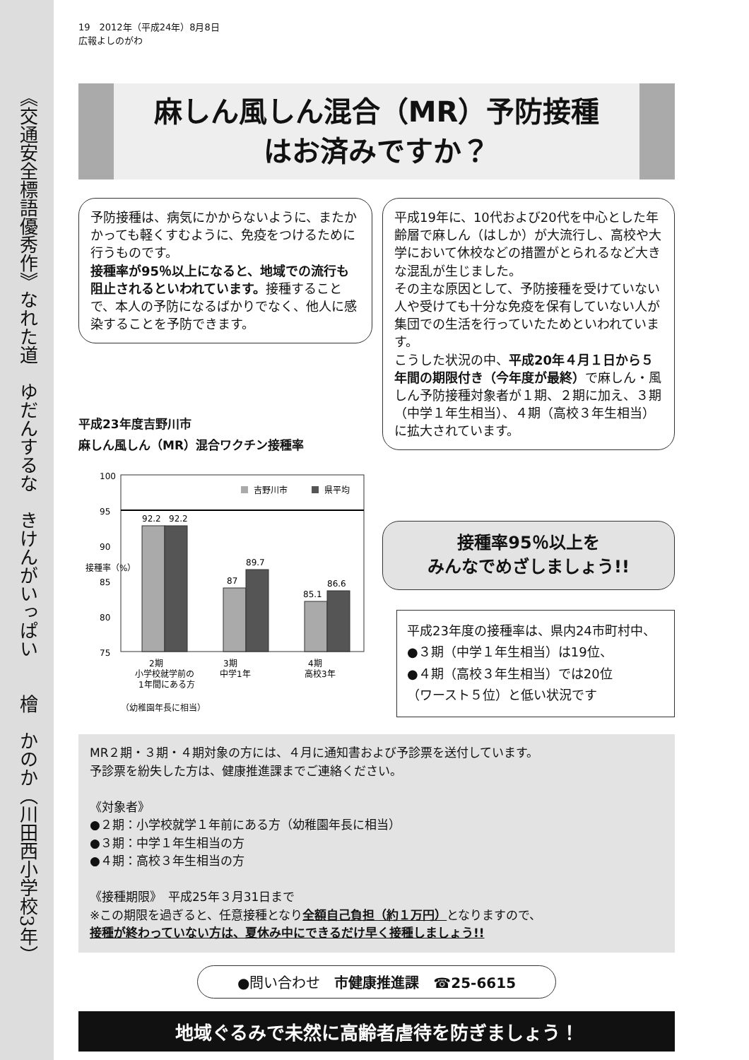《交通安全標語優秀作》なれた道　ゆだんするな　きけんがいっぱい　　檜　かのか（川田西小学校3年）
19　2012年（平成24年）8月8日
広報よしのがわ
麻しん風しん混合（MR）予防接種
はお済みですか？
予防接種は、病気にかからないように、またかかっても軽くすむように、免疫をつけるために行うものです。
接種率が95％以上になると、地域での流行も阻止されるといわれています。接種することで、本人の予防になるばかりでなく、他人に感染することを予防できます。
平成23年度吉野川市
麻しん風しん（MR）混合ワクチン接種率
100
95
90
85
80
75
接種率（%）
吉野川市
県平均
92.2
92.2
87
89.7
85.1
86.6
2期
小学校就学前の
1年間にある方
3期
中学1年
4期
高校3年
（幼稚園年長に相当）
平成19年に、10代および20代を中心とした年齢層で麻しん（はしか）が大流行し、高校や大学において休校などの措置がとられるなど大きな混乱が生じました。
その主な原因として、予防接種を受けていない人や受けても十分な免疫を保有していない人が集団での生活を行っていたためといわれています。
こうした状況の中、平成20年４月１日から５年間の期限付き（今年度が最終）で麻しん・風しん予防接種対象者が１期、２期に加え、３期（中学１年生相当）、４期（高校３年生相当）に拡大されています。
接種率95％以上を
みんなでめざしましょう!!
平成23年度の接種率は、県内24市町村中、
●３期（中学１年生相当）は19位、
●４期（高校３年生相当）では20位
（ワースト５位）と低い状況です
MR２期・３期・４期対象の方には、４月に通知書および予診票を送付しています。
予診票を紛失した方は、健康推進課までご連絡ください。
《対象者》
●２期：小学校就学１年前にある方（幼稚園年長に相当）
●３期：中学１年生相当の方
●４期：高校３年生相当の方
《接種期限》　平成25年３月31日まで
※この期限を過ぎると、任意接種となり全額自己負担（約１万円）となりますので、
接種が終わっていない方は、夏休み中にできるだけ早く接種しましょう!!
●問い合わせ　市健康推進課　☎25-6615
地域ぐるみで未然に高齢者虐待を防ぎましょう！